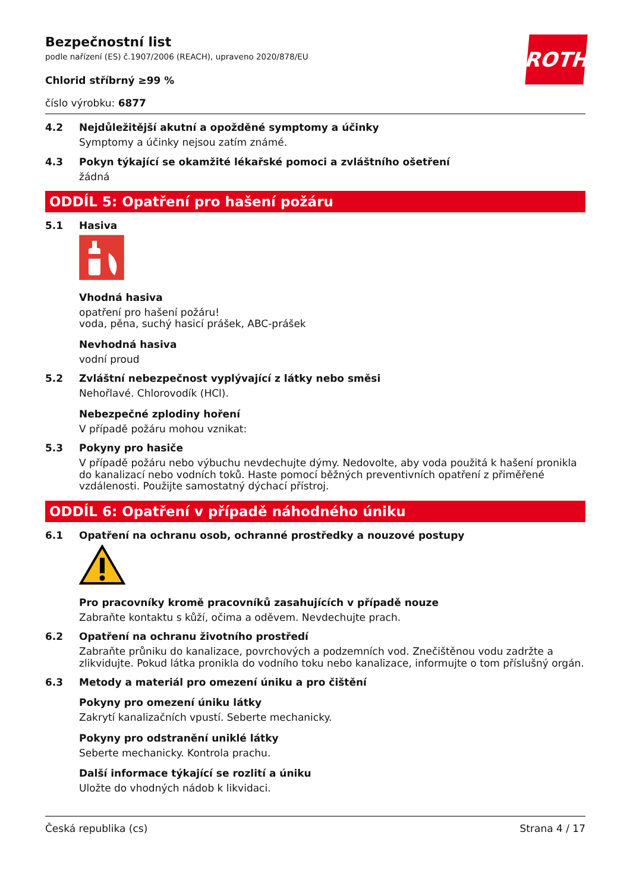ROTH
Bezpečnostní list
podle nařízení (ES) č.1907/2006 (REACH), upraveno 2020/878/EU
Chlorid stříbrný ≥99 %
číslo výrobku: 6877
4.2 Nejdůležitější akutní a opožděné symptomy a účinky
Symptomy a účinky nejsou zatím známé.
4.3 Pokyn týkající se okamžité lékařské pomoci a zvláštního ošetření
žádná
ODDÍL 5: Opatření pro hašení požáru
5.1 Hasiva
Vhodná hasiva
opatření pro hašení požáru!
voda, pěna, suchý hasicí prášek, ABC-prášek
Nevhodná hasiva
vodní proud
5.2 Zvláštní nebezpečnost vyplývající z látky nebo směsi
Nehořlavé. Chlorovodík (HCl).
Nebezpečné zplodiny hoření
V případě požáru mohou vznikat:
5.3 Pokyny pro hasiče
V případě požáru nebo výbuchu nevdechujte dýmy. Nedovolte, aby voda použitá k hašení pronikla do kanalizací nebo vodních toků. Haste pomocí běžných preventivních opatření z přiměřené vzdálenosti. Použijte samostatný dýchací přístroj.
ODDÍL 6: Opatření v případě náhodného úniku
6.1 Opatření na ochranu osob, ochranné prostředky a nouzové postupy
Pro pracovníky kromě pracovníků zasahujících v případě nouze
Zabraňte kontaktu s kůží, očima a oděvem. Nevdechujte prach.
6.2 Opatření na ochranu životního prostředí
Zabraňte průniku do kanalizace, povrchových a podzemních vod. Znečištěnou vodu zadržte a zlikvidujte. Pokud látka pronikla do vodního toku nebo kanalizace, informujte o tom příslušný orgán.
6.3 Metody a materiál pro omezení úniku a pro čištění
Pokyny pro omezení úniku látky
Zakrytí kanalizačních vpustí. Seberte mechanicky.
Pokyny pro odstranění uniklé látky
Seberte mechanicky. Kontrola prachu.
Další informace týkající se rozlití a úniku
Uložte do vhodných nádob k likvidaci.
Česká republika (cs) Strana 4 / 17